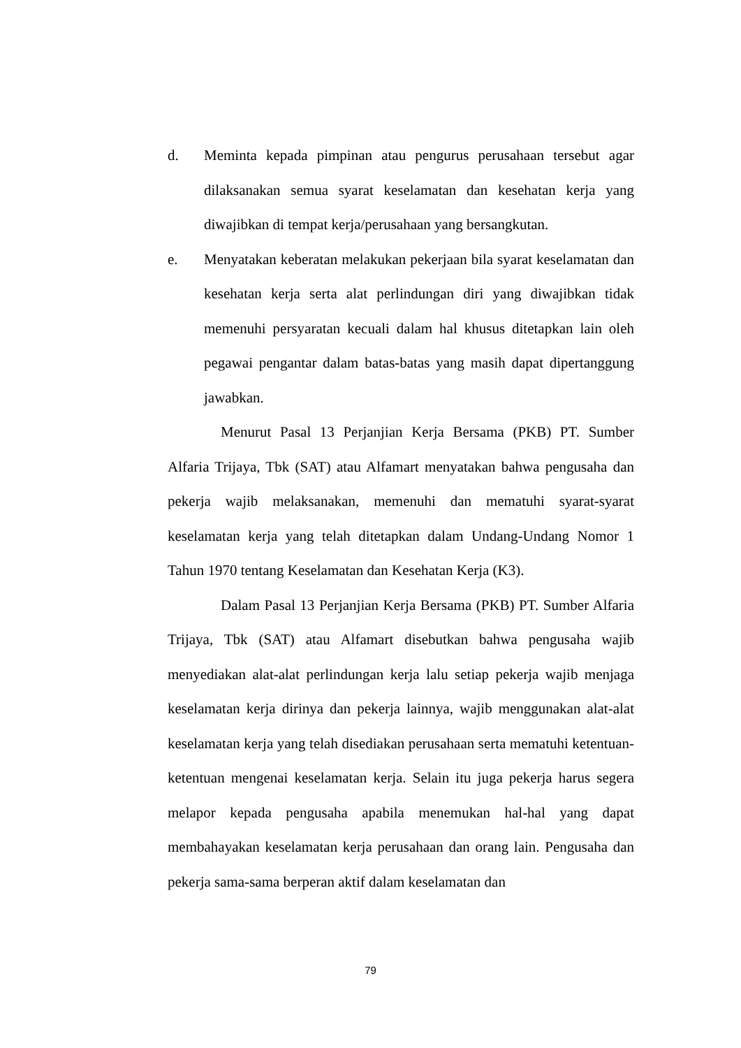d. Meminta kepada pimpinan atau pengurus perusahaan tersebut agar dilaksanakan semua syarat keselamatan dan kesehatan kerja yang diwajibkan di tempat kerja/perusahaan yang bersangkutan.
e. Menyatakan keberatan melakukan pekerjaan bila syarat keselamatan dan kesehatan kerja serta alat perlindungan diri yang diwajibkan tidak memenuhi persyaratan kecuali dalam hal khusus ditetapkan lain oleh pegawai pengantar dalam batas-batas yang masih dapat dipertanggung jawabkan.
Menurut Pasal 13 Perjanjian Kerja Bersama (PKB) PT. Sumber Alfaria Trijaya, Tbk (SAT) atau Alfamart menyatakan bahwa pengusaha dan pekerja wajib melaksanakan, memenuhi dan mematuhi syarat-syarat keselamatan kerja yang telah ditetapkan dalam Undang-Undang Nomor 1 Tahun 1970 tentang Keselamatan dan Kesehatan Kerja (K3).
Dalam Pasal 13 Perjanjian Kerja Bersama (PKB) PT. Sumber Alfaria Trijaya, Tbk (SAT) atau Alfamart disebutkan bahwa pengusaha wajib menyediakan alat-alat perlindungan kerja lalu setiap pekerja wajib menjaga keselamatan kerja dirinya dan pekerja lainnya, wajib menggunakan alat-alat keselamatan kerja yang telah disediakan perusahaan serta mematuhi ketentuan-ketentuan mengenai keselamatan kerja. Selain itu juga pekerja harus segera melapor kepada pengusaha apabila menemukan hal-hal yang dapat membahayakan keselamatan kerja perusahaan dan orang lain. Pengusaha dan pekerja sama-sama berperan aktif dalam keselamatan dan
79